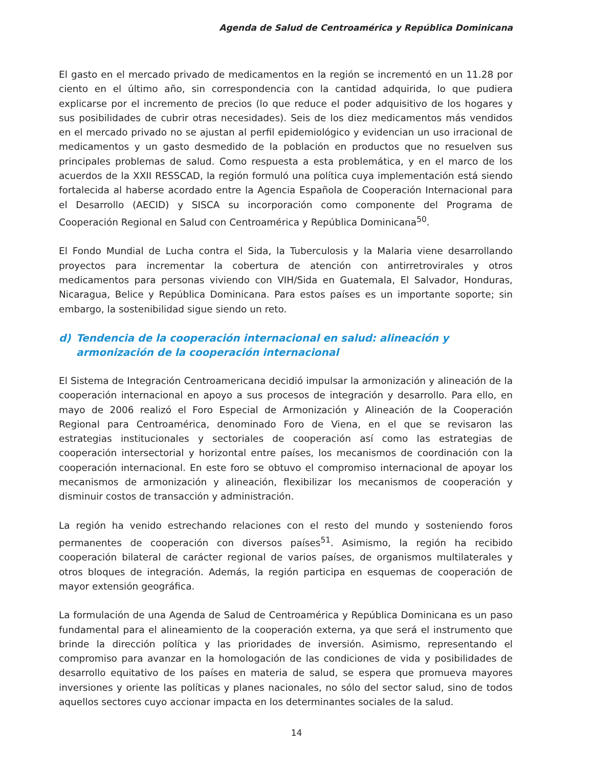Agenda de Salud de Centroamérica y República Dominicana
El gasto en el mercado privado de medicamentos en la región se incrementó en un 11.28 por ciento en el último año, sin correspondencia con la cantidad adquirida, lo que pudiera explicarse por el incremento de precios (lo que reduce el poder adquisitivo de los hogares y sus posibilidades de cubrir otras necesidades). Seis de los diez medicamentos más vendidos en el mercado privado no se ajustan al perfil epidemiológico y evidencian un uso irracional de medicamentos y un gasto desmedido de la población en productos que no resuelven sus principales problemas de salud. Como respuesta a esta problemática, y en el marco de los acuerdos de la XXII RESSCAD, la región formuló una política cuya implementación está siendo fortalecida al haberse acordado entre la Agencia Española de Cooperación Internacional para el Desarrollo (AECID) y SISCA su incorporación como componente del Programa de Cooperación Regional en Salud con Centroamérica y República Dominicana<sup>50</sup>.
El Fondo Mundial de Lucha contra el Sida, la Tuberculosis y la Malaria viene desarrollando proyectos para incrementar la cobertura de atención con antirretrovirales y otros medicamentos para personas viviendo con VIH/Sida en Guatemala, El Salvador, Honduras, Nicaragua, Belice y República Dominicana. Para estos países es un importante soporte; sin embargo, la sostenibilidad sigue siendo un reto.
d) Tendencia de la cooperación internacional en salud: alineación y armonización de la cooperación internacional
El Sistema de Integración Centroamericana decidió impulsar la armonización y alineación de la cooperación internacional en apoyo a sus procesos de integración y desarrollo. Para ello, en mayo de 2006 realizó el Foro Especial de Armonización y Alineación de la Cooperación Regional para Centroamérica, denominado Foro de Viena, en el que se revisaron las estrategias institucionales y sectoriales de cooperación así como las estrategias de cooperación intersectorial y horizontal entre países, los mecanismos de coordinación con la cooperación internacional. En este foro se obtuvo el compromiso internacional de apoyar los mecanismos de armonización y alineación, flexibilizar los mecanismos de cooperación y disminuir costos de transacción y administración.
La región ha venido estrechando relaciones con el resto del mundo y sosteniendo foros permanentes de cooperación con diversos países<sup>51</sup>. Asimismo, la región ha recibido cooperación bilateral de carácter regional de varios países, de organismos multilaterales y otros bloques de integración. Además, la región participa en esquemas de cooperación de mayor extensión geográfica.
La formulación de una Agenda de Salud de Centroamérica y República Dominicana es un paso fundamental para el alineamiento de la cooperación externa, ya que será el instrumento que brinde la dirección política y las prioridades de inversión. Asimismo, representando el compromiso para avanzar en la homologación de las condiciones de vida y posibilidades de desarrollo equitativo de los países en materia de salud, se espera que promueva mayores inversiones y oriente las políticas y planes nacionales, no sólo del sector salud, sino de todos aquellos sectores cuyo accionar impacta en los determinantes sociales de la salud.
14